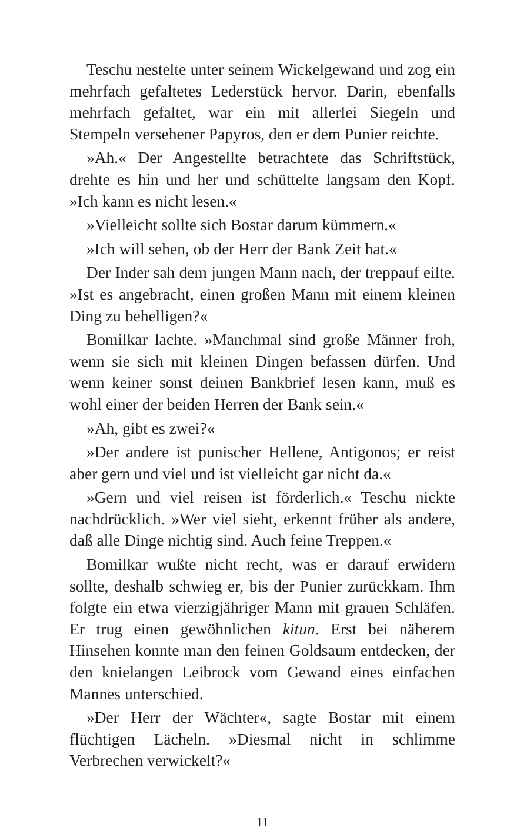Teschu nestelte unter seinem Wickelgewand und zog ein mehrfach gefaltetes Lederstück hervor. Darin, ebenfalls mehrfach gefaltet, war ein mit allerlei Siegeln und Stempeln versehener Papyros, den er dem Punier reichte.
»Ah.« Der Angestellte betrachtete das Schriftstück, drehte es hin und her und schüttelte langsam den Kopf. »Ich kann es nicht lesen.«
»Vielleicht sollte sich Bostar darum kümmern.«
»Ich will sehen, ob der Herr der Bank Zeit hat.«
Der Inder sah dem jungen Mann nach, der treppauf eilte. »Ist es angebracht, einen großen Mann mit einem kleinen Ding zu behelligen?«
Bomilkar lachte. »Manchmal sind große Männer froh, wenn sie sich mit kleinen Dingen befassen dürfen. Und wenn keiner sonst deinen Bankbrief lesen kann, muß es wohl einer der beiden Herren der Bank sein.«
»Ah, gibt es zwei?«
»Der andere ist punischer Hellene, Antigonos; er reist aber gern und viel und ist vielleicht gar nicht da.«
»Gern und viel reisen ist förderlich.« Teschu nickte nachdrücklich. »Wer viel sieht, erkennt früher als andere, daß alle Dinge nichtig sind. Auch feine Treppen.«
Bomilkar wußte nicht recht, was er darauf erwidern sollte, deshalb schwieg er, bis der Punier zurückkam. Ihm folgte ein etwa vierzigjähriger Mann mit grauen Schläfen. Er trug einen gewöhnlichen kitun. Erst bei näherem Hinsehen konnte man den feinen Goldsaum entdecken, der den knielangen Leibrock vom Gewand eines einfachen Mannes unterschied.
»Der Herr der Wächter«, sagte Bostar mit einem flüchtigen Lächeln. »Diesmal nicht in schlimme Verbrechen verwickelt?«
11